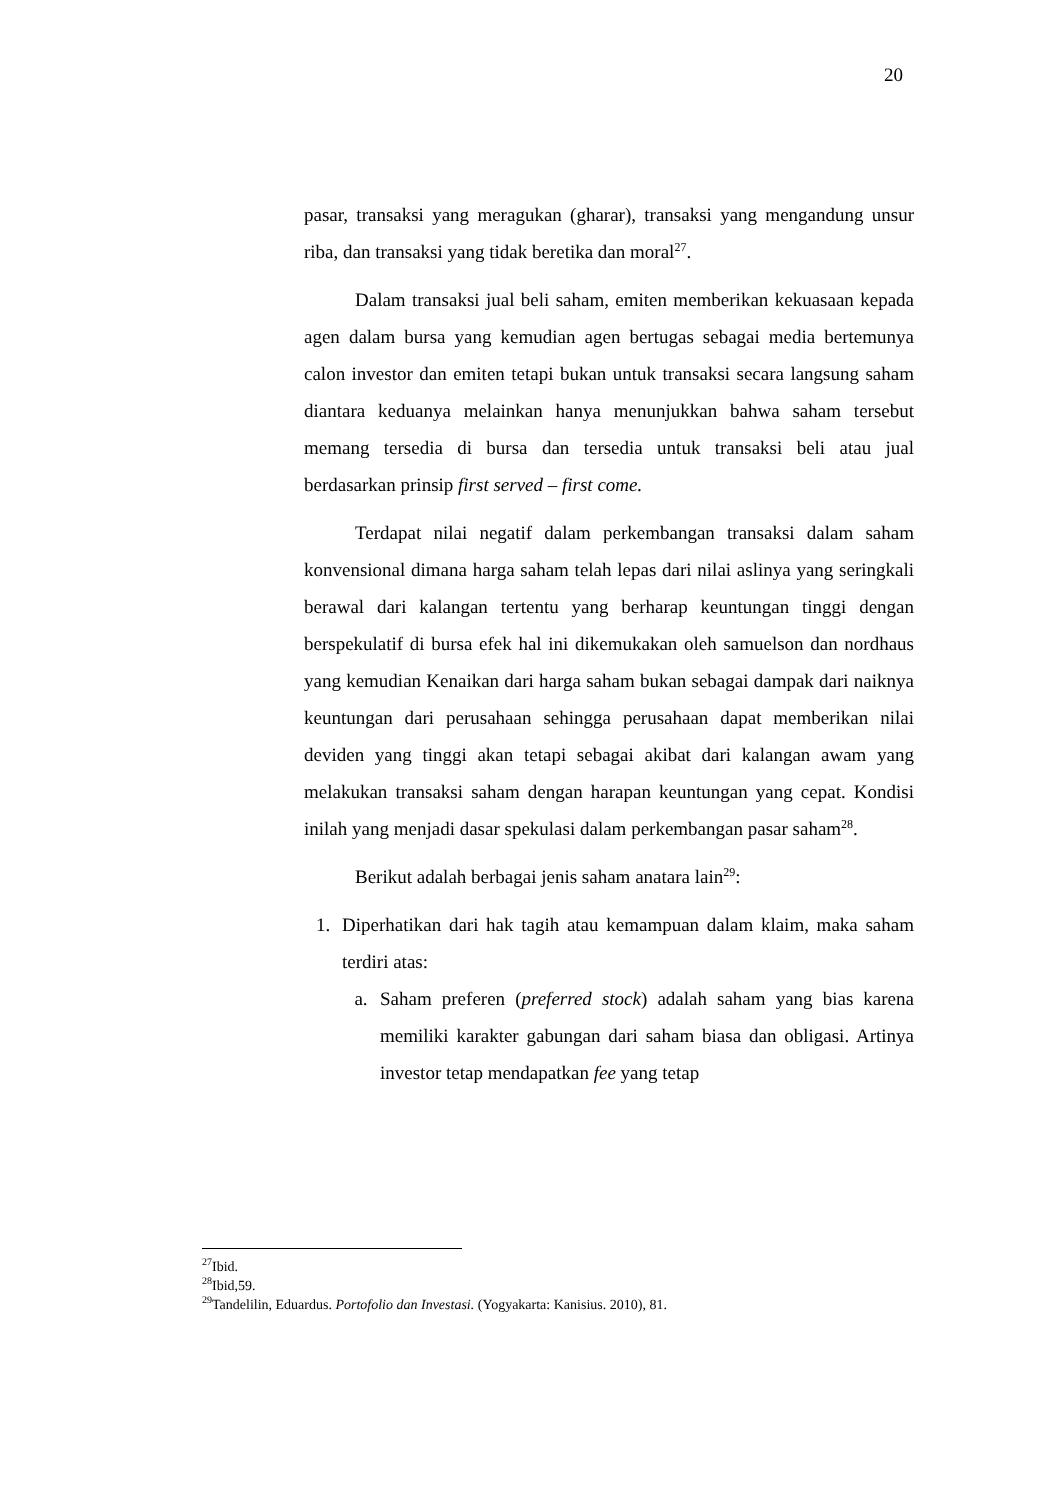20
pasar, transaksi yang meragukan (gharar), transaksi yang mengandung unsur riba, dan transaksi yang tidak beretika dan moral<sup>27</sup>.
Dalam transaksi jual beli saham, emiten memberikan kekuasaan kepada agen dalam bursa yang kemudian agen bertugas sebagai media bertemunya calon investor dan emiten tetapi bukan untuk transaksi secara langsung saham diantara keduanya melainkan hanya menunjukkan bahwa saham tersebut memang tersedia di bursa dan tersedia untuk transaksi beli atau jual berdasarkan prinsip first served – first come.
Terdapat nilai negatif dalam perkembangan transaksi dalam saham konvensional dimana harga saham telah lepas dari nilai aslinya yang seringkali berawal dari kalangan tertentu yang berharap keuntungan tinggi dengan berspekulatif di bursa efek hal ini dikemukakan oleh samuelson dan nordhaus yang kemudian Kenaikan dari harga saham bukan sebagai dampak dari naiknya keuntungan dari perusahaan sehingga perusahaan dapat memberikan nilai deviden yang tinggi akan tetapi sebagai akibat dari kalangan awam yang melakukan transaksi saham dengan harapan keuntungan yang cepat. Kondisi inilah yang menjadi dasar spekulasi dalam perkembangan pasar saham<sup>28</sup>.
Berikut adalah berbagai jenis saham anatara lain<sup>29</sup>:
1. Diperhatikan dari hak tagih atau kemampuan dalam klaim, maka saham terdiri atas:
a. Saham preferen (preferred stock) adalah saham yang bias karena memiliki karakter gabungan dari saham biasa dan obligasi. Artinya investor tetap mendapatkan fee yang tetap
<sup>27</sup> Ibid.
<sup>28</sup> Ibid,59.
<sup>29</sup> Tandelilin, Eduardus. Portofolio dan Investasi. (Yogyakarta: Kanisius. 2010), 81.